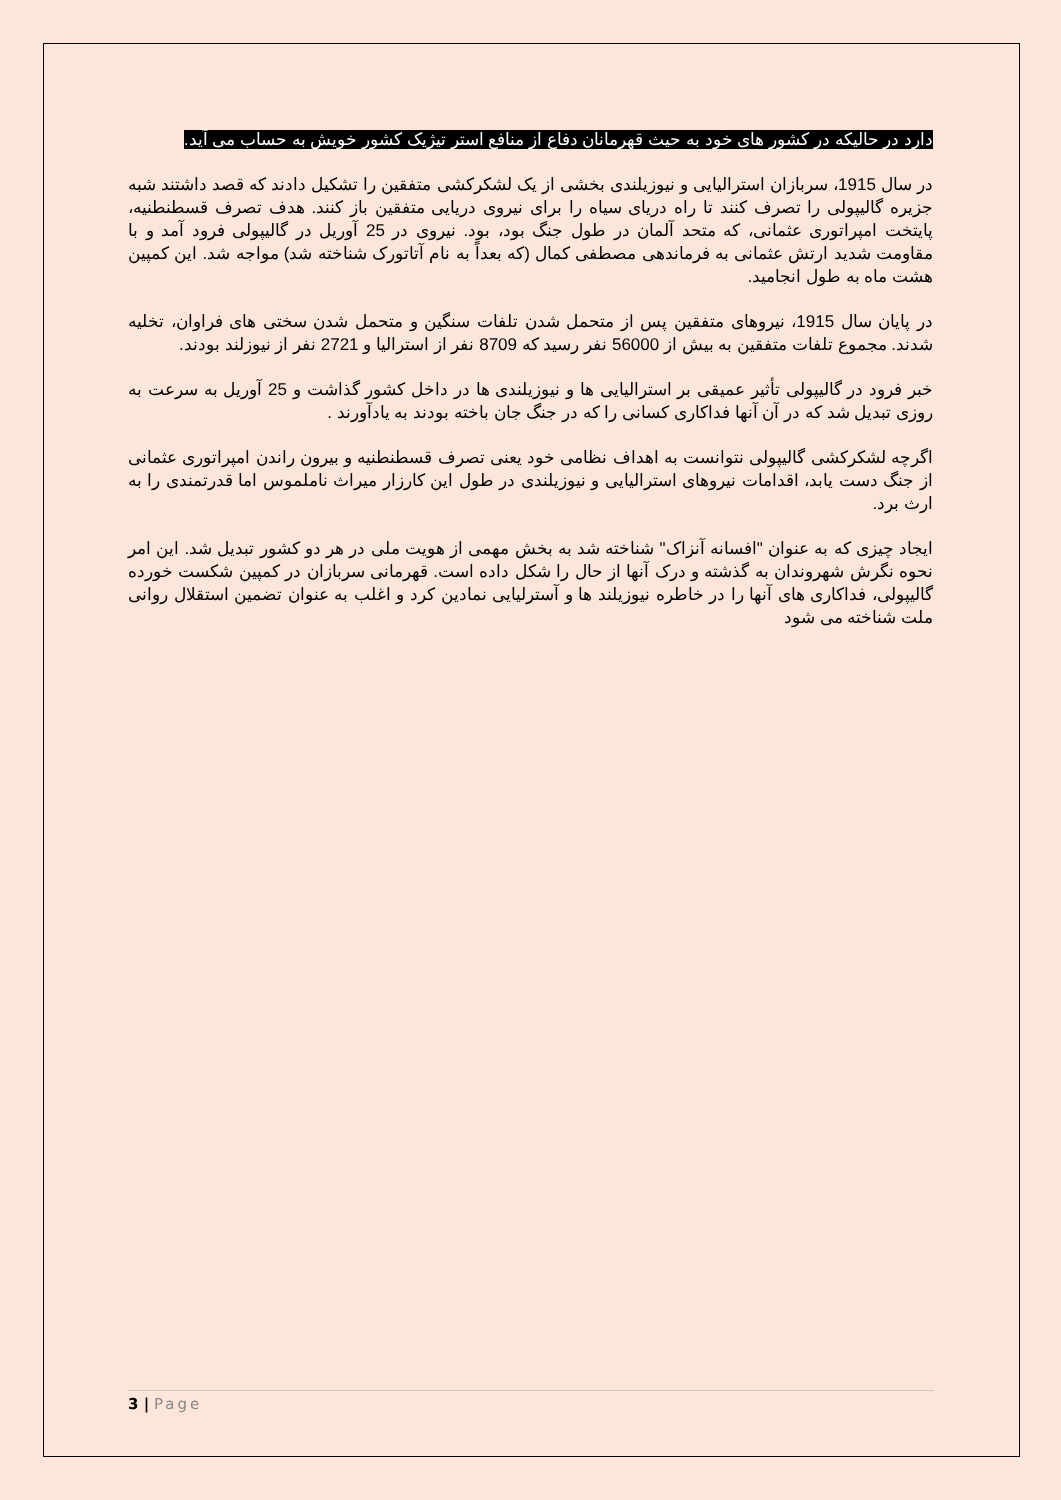دارد در حالیکه در کشور های خود به حیث قهرمانان دفاع از منافع استر تیژیک کشور خویش به حساب می آید.
در سال 1915، سربازان استرالیایی و نیوزیلندی بخشی از یک لشکرکشی متفقین را تشکیل دادند که قصد داشتند شبه جزیره گالیپولی را تصرف کنند تا راه دریای سیاه را برای نیروی دریایی متفقین باز کنند. هدف تصرف قسطنطنیه، پایتخت امپراتوری عثمانی، که متحد آلمان در طول جنگ بود، بود. نیروی در 25 آوریل در گالیپولی فرود آمد و با مقاومت شدید ارتش عثمانی به فرماندهی مصطفی کمال (که بعداً به نام آتاتورک شناخته شد) مواجه شد. این کمپین هشت ماه به طول انجامید.
در پایان سال 1915، نیروهای متفقین پس از متحمل شدن تلفات سنگین و متحمل شدن سختی های فراوان، تخلیه شدند. مجموع تلفات متفقین به بیش از 56000 نفر رسید که 8709 نفر از استرالیا و 2721 نفر از نیوزلند بودند.
خبر فرود در گالیپولی تأثیر عمیقی بر استرالیایی ها و نیوزیلندی ها در داخل کشور گذاشت و 25 آوریل به سرعت به روزی تبدیل شد که در آن آنها فداکاری کسانی را که در جنگ جان باخته بودند به یادآورند .
اگرچه لشکرکشی گالیپولی نتوانست به اهداف نظامی خود یعنی تصرف قسطنطنیه و بیرون راندن امپراتوری عثمانی از جنگ دست یابد، اقدامات نیروهای استرالیایی و نیوزیلندی در طول این کارزار میراث ناملموس اما قدرتمندی را به ارث برد.
ایجاد چیزی که به عنوان "افسانه آنزاک" شناخته شد به بخش مهمی از هویت ملی در هر دو کشور تبدیل شد. این امر نحوه نگرش شهروندان به گذشته و درک آنها از حال را شکل داده است. قهرمانی سربازان در کمپین شکست خورده گالیپولی، فداکاری های آنها را در خاطره نیوزیلند ها و آسترلیایی نمادین کرد و اغلب به عنوان تضمین استقلال روانی ملت شناخته می شود
3 | Page